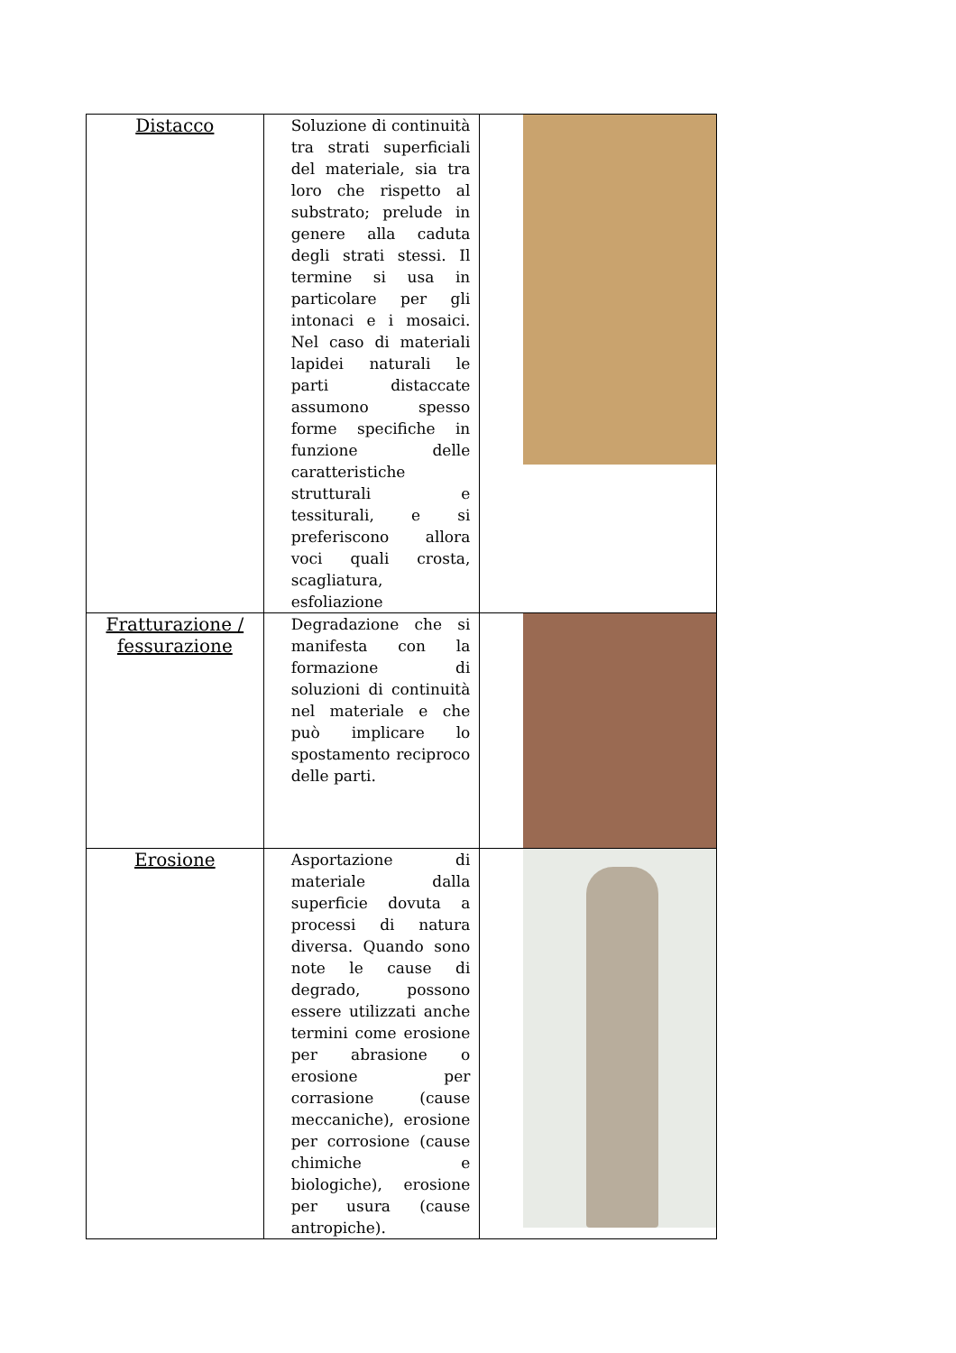| Distacco | Soluzione di continuità tra strati superficiali del materiale, sia tra loro che rispetto al substrato; prelude in genere alla caduta degli strati stessi. Il termine si usa in particolare per gli intonaci e i mosaici. Nel caso di materiali lapidei naturali le parti distaccate assumono spesso forme specifiche in funzione delle caratteristiche strutturali e tessiturali, e si preferiscono allora voci quali crosta, scagliatura, esfoliazione | | |
| Fratturazione / fessurazione | Degradazione che si manifesta con la formazione di soluzioni di continuità nel materiale e che può implicare lo spostamento reciproco delle parti. | | |
| Erosione | Asportazione di materiale dalla superficie dovuta a processi di natura diversa. Quando sono note le cause di degrado, possono essere utilizzati anche termini come erosione per abrasione o erosione per corrasione (cause meccaniche), erosione per corrosione (cause chimiche e biologiche), erosione per usura (cause antropiche). | | |